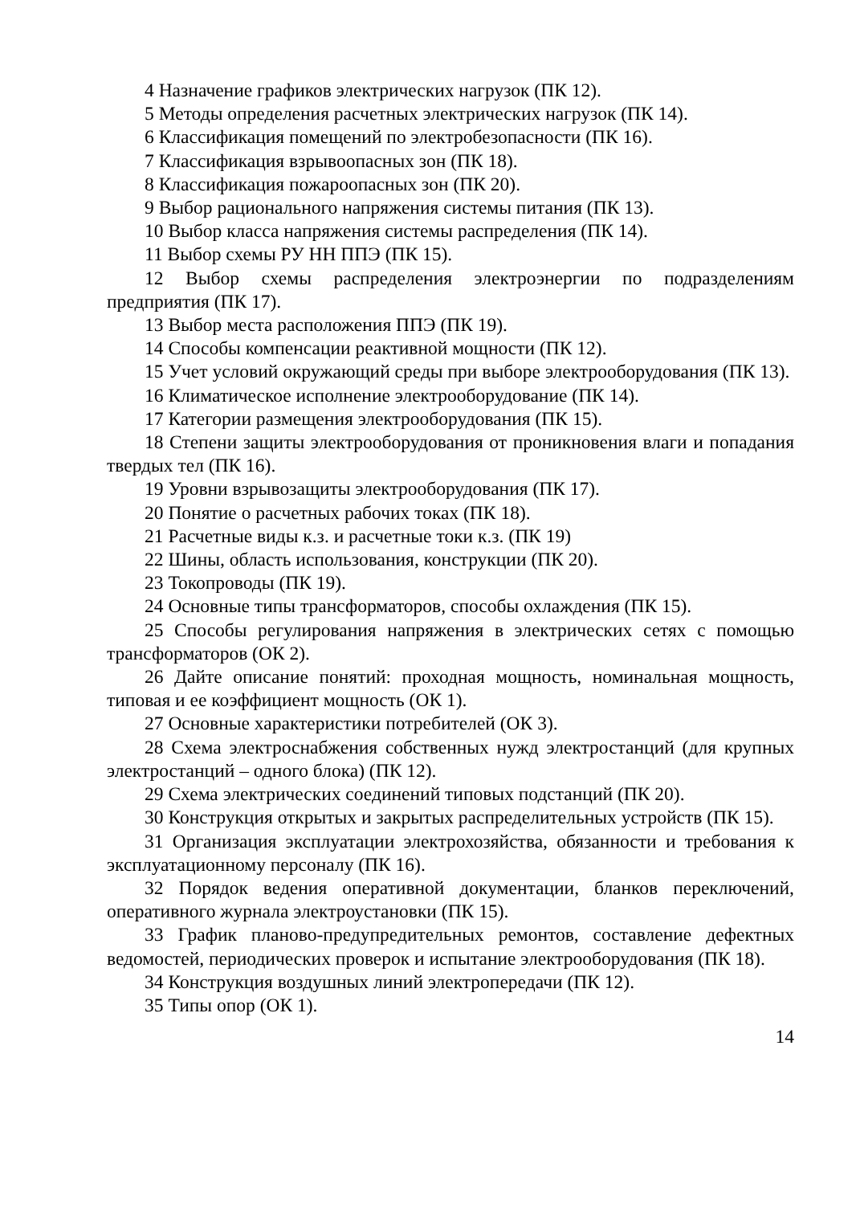4 Назначение графиков электрических нагрузок (ПК 12).
5 Методы определения расчетных электрических нагрузок (ПК 14).
6 Классификация помещений по электробезопасности (ПК 16).
7 Классификация взрывоопасных зон (ПК 18).
8 Классификация пожароопасных зон (ПК 20).
9 Выбор рационального напряжения системы питания (ПК 13).
10 Выбор класса напряжения системы распределения (ПК 14).
11 Выбор схемы РУ НН ППЭ (ПК 15).
12 Выбор схемы распределения электроэнергии по подразделениям предприятия (ПК 17).
13 Выбор места расположения ППЭ (ПК 19).
14 Способы компенсации реактивной мощности (ПК 12).
15 Учет условий окружающий среды при выборе электрооборудования (ПК 13).
16 Климатическое исполнение электрооборудование (ПК 14).
17 Категории размещения электрооборудования (ПК 15).
18 Степени защиты электрооборудования от проникновения влаги и попадания твердых тел (ПК 16).
19 Уровни взрывозащиты электрооборудования (ПК 17).
20 Понятие о расчетных рабочих токах (ПК 18).
21 Расчетные виды к.з. и расчетные токи к.з. (ПК 19)
22 Шины, область использования, конструкции (ПК 20).
23 Токопроводы (ПК 19).
24 Основные типы трансформаторов, способы охлаждения (ПК 15).
25 Способы регулирования напряжения в электрических сетях с помощью трансформаторов (ОК 2).
26 Дайте описание понятий: проходная мощность, номинальная мощность, типовая и ее коэффициент мощность (ОК 1).
27 Основные характеристики потребителей (ОК 3).
28 Схема электроснабжения собственных нужд электростанций (для крупных электростанций – одного блока) (ПК 12).
29 Схема электрических соединений типовых подстанций (ПК 20).
30 Конструкция открытых и закрытых распределительных устройств (ПК 15).
31 Организация эксплуатации электрохозяйства, обязанности и требования к эксплуатационному персоналу (ПК 16).
32 Порядок ведения оперативной документации, бланков переключений, оперативного журнала электроустановки (ПК 15).
33 График планово-предупредительных ремонтов, составление дефектных ведомостей, периодических проверок и испытание электрооборудования (ПК 18).
34 Конструкция воздушных линий электропередачи (ПК 12).
35 Типы опор (ОК 1).
14